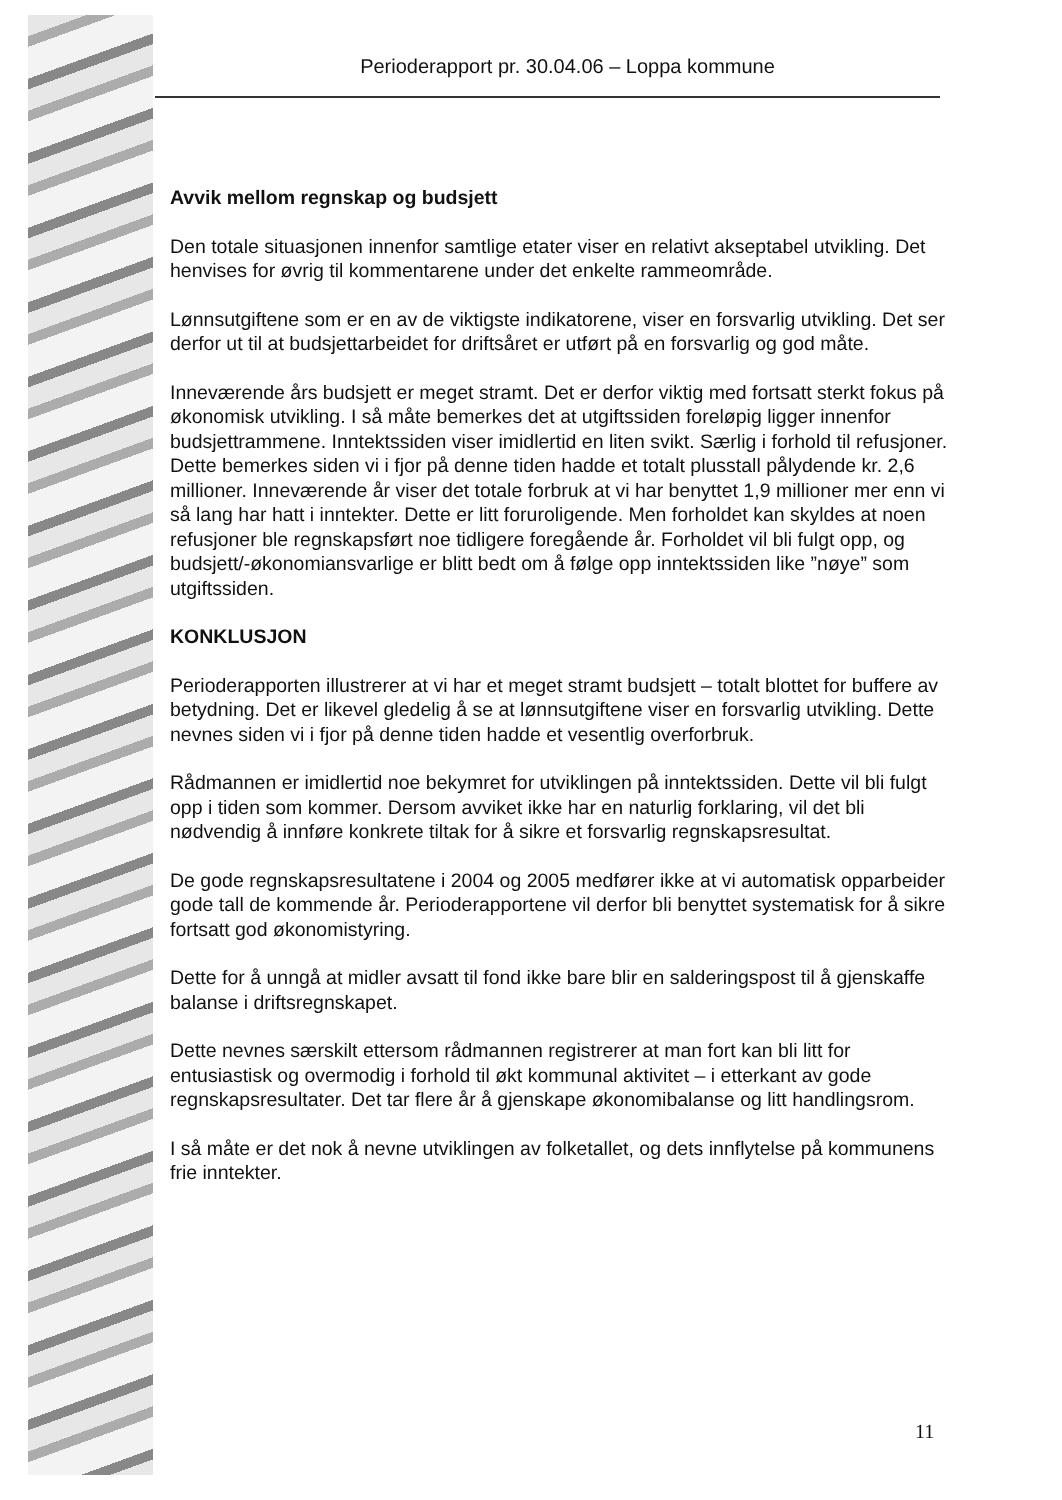Perioderapport pr. 30.04.06 – Loppa kommune
Avvik mellom regnskap og budsjett
Den totale situasjonen innenfor samtlige etater viser en relativt akseptabel utvikling. Det henvises for øvrig til kommentarene under det enkelte rammeområde.
Lønnsutgiftene som er en av de viktigste indikatorene, viser en forsvarlig utvikling. Det ser derfor ut til at budsjettarbeidet for driftsåret er utført på en forsvarlig og god måte.
Inneværende års budsjett er meget stramt. Det er derfor viktig med fortsatt sterkt fokus på økonomisk utvikling. I så måte bemerkes det at utgiftssiden foreløpig ligger innenfor budsjettrammene. Inntektssiden viser imidlertid en liten svikt. Særlig i forhold til refusjoner. Dette bemerkes siden vi i fjor på denne tiden hadde et totalt plusstall pålydende kr. 2,6 millioner. Inneværende år viser det totale forbruk at vi har benyttet 1,9 millioner mer enn vi så lang har hatt i inntekter. Dette er litt foruroligende. Men forholdet kan skyldes at noen refusjoner ble regnskapsført noe tidligere foregående år. Forholdet vil bli fulgt opp, og budsjett/-økonomiansvarlige er blitt bedt om å følge opp inntektssiden like ”nøye” som utgiftssiden.
KONKLUSJON
Perioderapporten illustrerer at vi har et meget stramt budsjett – totalt blottet for buffere av betydning. Det er likevel gledelig å se at lønnsutgiftene viser en forsvarlig utvikling. Dette nevnes siden vi i fjor på denne tiden hadde et vesentlig overforbruk.
Rådmannen er imidlertid noe bekymret for utviklingen på inntektssiden. Dette vil bli fulgt opp i tiden som kommer. Dersom avviket ikke har en naturlig forklaring, vil det bli nødvendig å innføre konkrete tiltak for å sikre et forsvarlig regnskapsresultat.
De gode regnskapsresultatene i 2004 og 2005 medfører ikke at vi automatisk opparbeider gode tall de kommende år. Perioderapportene vil derfor bli benyttet systematisk for å sikre fortsatt god økonomistyring.
Dette for å unngå at midler avsatt til fond ikke bare blir en salderingspost til å gjenskaffe balanse i driftsregnskapet.
Dette nevnes særskilt ettersom rådmannen registrerer at man fort kan bli litt for entusiastisk og overmodig i forhold til økt kommunal aktivitet – i etterkant av gode regnskapsresultater. Det tar flere år å gjenskape økonomibalanse og litt handlingsrom.
I så måte er det nok å nevne utviklingen av folketallet, og dets innflytelse på kommunens frie inntekter.
11